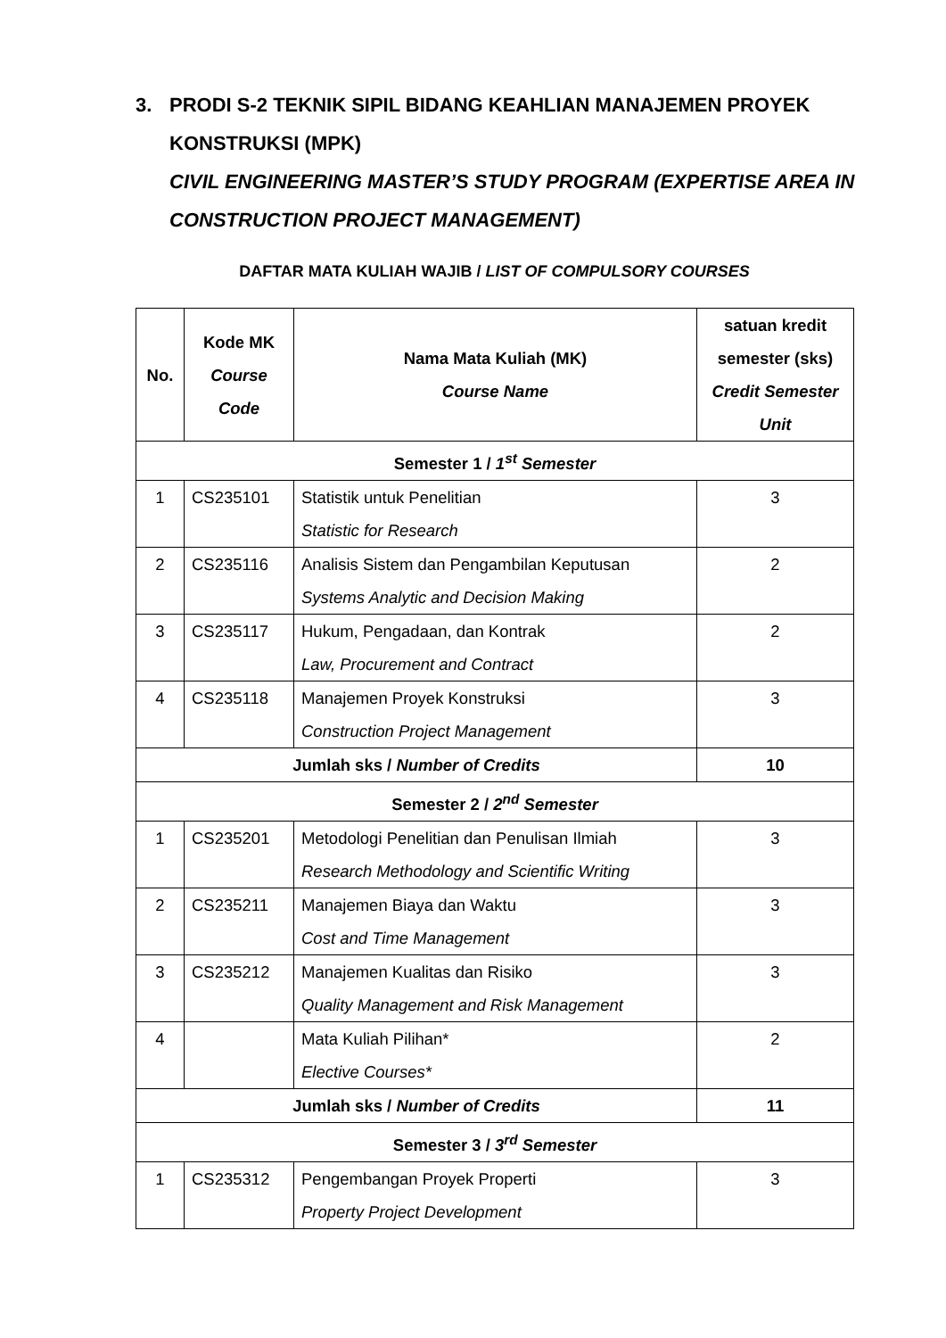3. PRODI S-2 TEKNIK SIPIL BIDANG KEAHLIAN MANAJEMEN PROYEK KONSTRUKSI (MPK)
CIVIL ENGINEERING MASTER’S STUDY PROGRAM (EXPERTISE AREA IN CONSTRUCTION PROJECT MANAGEMENT)
DAFTAR MATA KULIAH WAJIB / LIST OF COMPULSORY COURSES
| No. | Kode MK Course Code | Nama Mata Kuliah (MK) Course Name | satuan kredit semester (sks) Credit Semester Unit |
| --- | --- | --- | --- |
| Semester 1 / 1<sup>st</sup> Semester | | | |
| 1 | CS235101 | Statistik untuk Penelitian Statistic for Research | 3 |
| 2 | CS235116 | Analisis Sistem dan Pengambilan Keputusan Systems Analytic and Decision Making | 2 |
| 3 | CS235117 | Hukum, Pengadaan, dan Kontrak Law, Procurement and Contract | 2 |
| 4 | CS235118 | Manajemen Proyek Konstruksi Construction Project Management | 3 |
| Jumlah sks / Number of Credits | | | 10 |
| Semester 2 / 2<sup>nd</sup> Semester | | | |
| 1 | CS235201 | Metodologi Penelitian dan Penulisan Ilmiah Research Methodology and Scientific Writing | 3 |
| 2 | CS235211 | Manajemen Biaya dan Waktu Cost and Time Management | 3 |
| 3 | CS235212 | Manajemen Kualitas dan Risiko Quality Management and Risk Management | 3 |
| 4 | | Mata Kuliah Pilihan* Elective Courses* | 2 |
| Jumlah sks / Number of Credits | | | 11 |
| Semester 3 / 3<sup>rd</sup> Semester | | | |
| 1 | CS235312 | Pengembangan Proyek Properti Property Project Development | 3 |